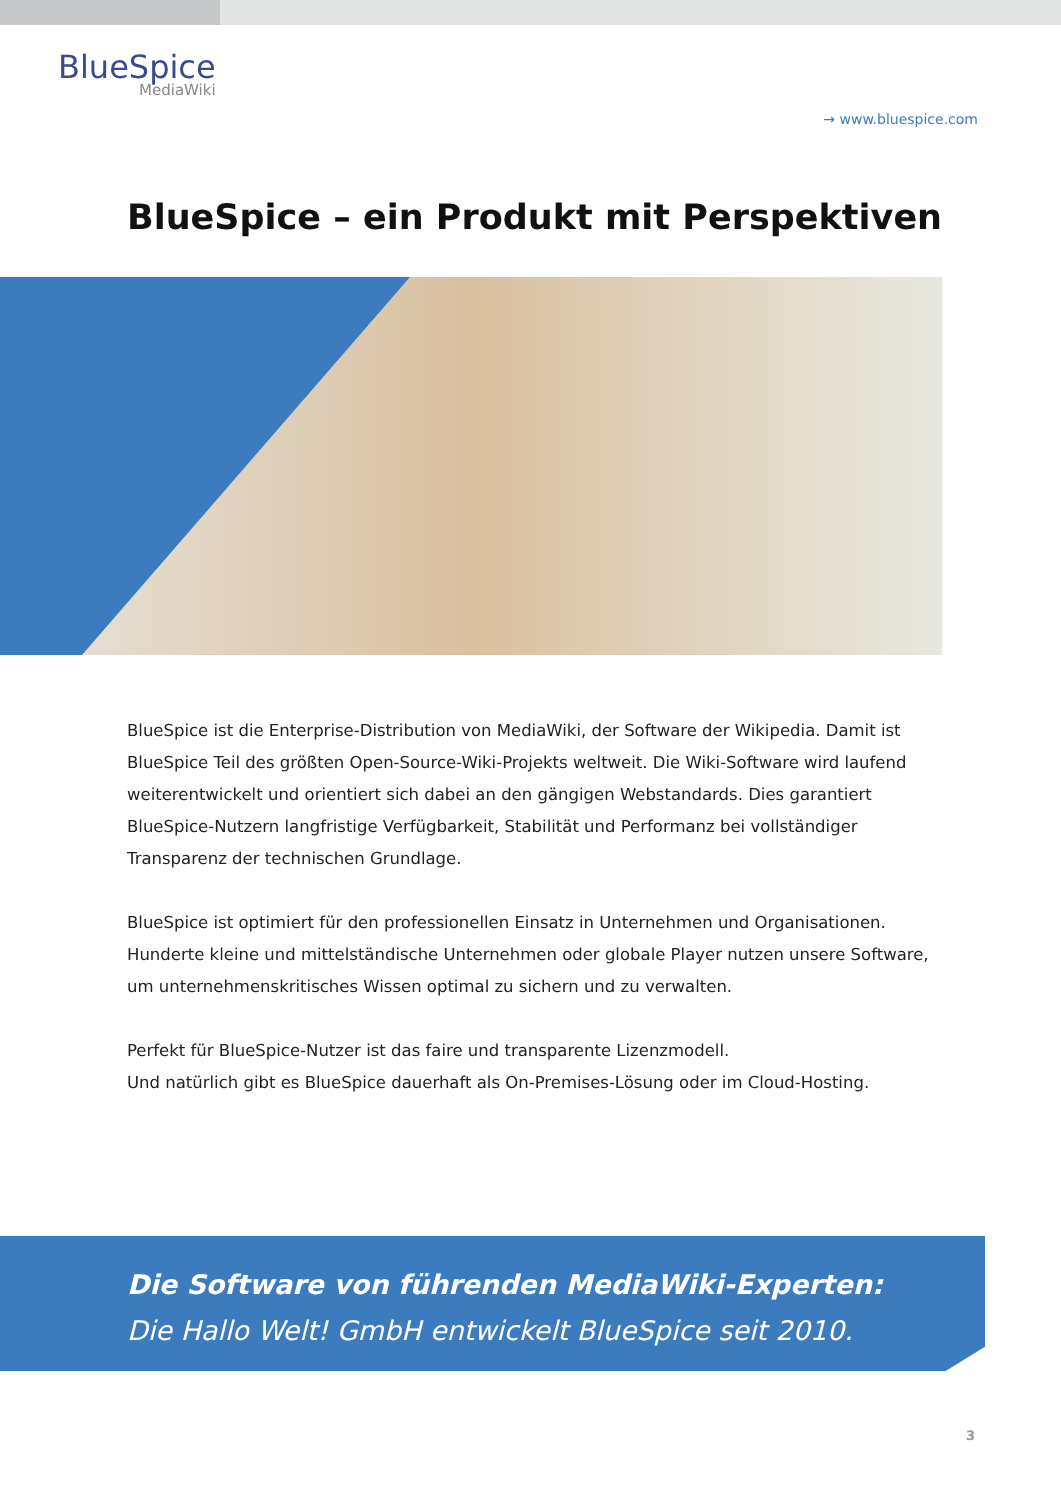BlueSpice
MediaWiki
→ www.bluespice.com
BlueSpice – ein Produkt mit Perspektiven
BlueSpice ist die Enterprise-Distribution von MediaWiki, der Software der Wikipedia. Damit ist BlueSpice Teil des größten Open-Source-Wiki-Projekts weltweit. Die Wiki-Software wird laufend weiterentwickelt und orientiert sich dabei an den gängigen Webstandards. Dies garantiert BlueSpice-Nutzern langfristige Verfügbarkeit, Stabilität und Performanz bei vollständiger Transparenz der technischen Grundlage.
BlueSpice ist optimiert für den professionellen Einsatz in Unternehmen und Organisationen.
Hunderte kleine und mittelständische Unternehmen oder globale Player nutzen unsere Software, um unternehmenskritisches Wissen optimal zu sichern und zu verwalten.
Perfekt für BlueSpice-Nutzer ist das faire und transparente Lizenzmodell.
Und natürlich gibt es BlueSpice dauerhaft als On-Premises-Lösung oder im Cloud-Hosting.
Die Software von führenden MediaWiki-Experten:
Die Hallo Welt! GmbH entwickelt BlueSpice seit 2010.
3